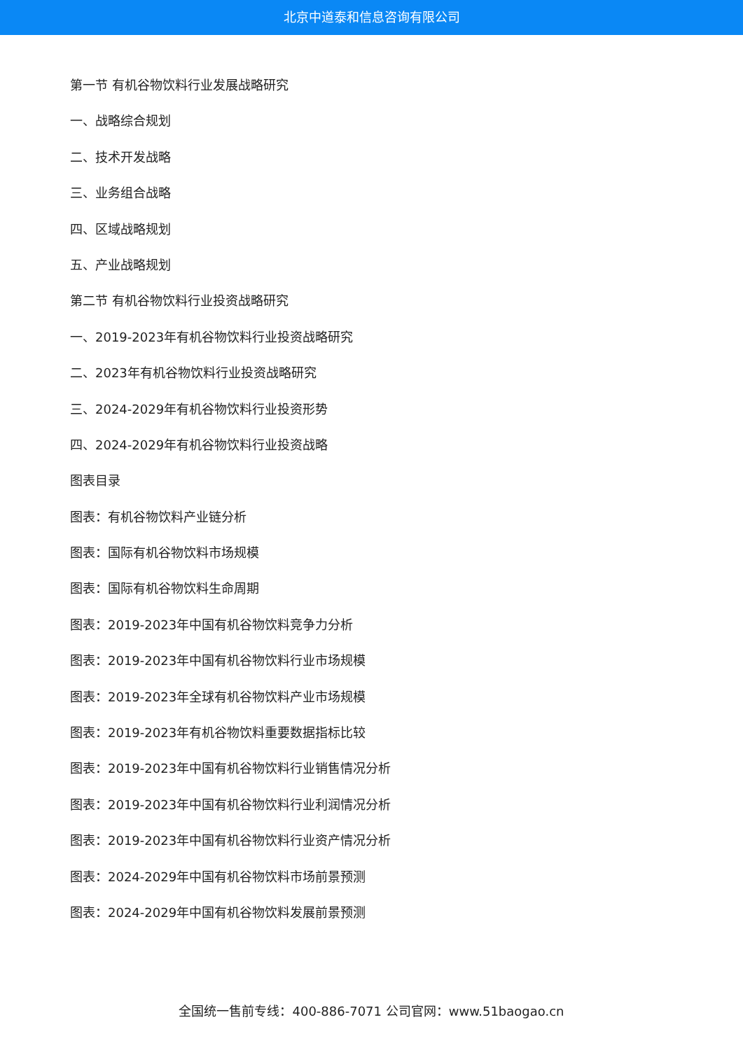北京中道泰和信息咨询有限公司
第一节 有机谷物饮料行业发展战略研究
一、战略综合规划
二、技术开发战略
三、业务组合战略
四、区域战略规划
五、产业战略规划
第二节 有机谷物饮料行业投资战略研究
一、2019-2023年有机谷物饮料行业投资战略研究
二、2023年有机谷物饮料行业投资战略研究
三、2024-2029年有机谷物饮料行业投资形势
四、2024-2029年有机谷物饮料行业投资战略
图表目录
图表：有机谷物饮料产业链分析
图表：国际有机谷物饮料市场规模
图表：国际有机谷物饮料生命周期
图表：2019-2023年中国有机谷物饮料竞争力分析
图表：2019-2023年中国有机谷物饮料行业市场规模
图表：2019-2023年全球有机谷物饮料产业市场规模
图表：2019-2023年有机谷物饮料重要数据指标比较
图表：2019-2023年中国有机谷物饮料行业销售情况分析
图表：2019-2023年中国有机谷物饮料行业利润情况分析
图表：2019-2023年中国有机谷物饮料行业资产情况分析
图表：2024-2029年中国有机谷物饮料市场前景预测
图表：2024-2029年中国有机谷物饮料发展前景预测
全国统一售前专线：400-886-7071 公司官网：www.51baogao.cn